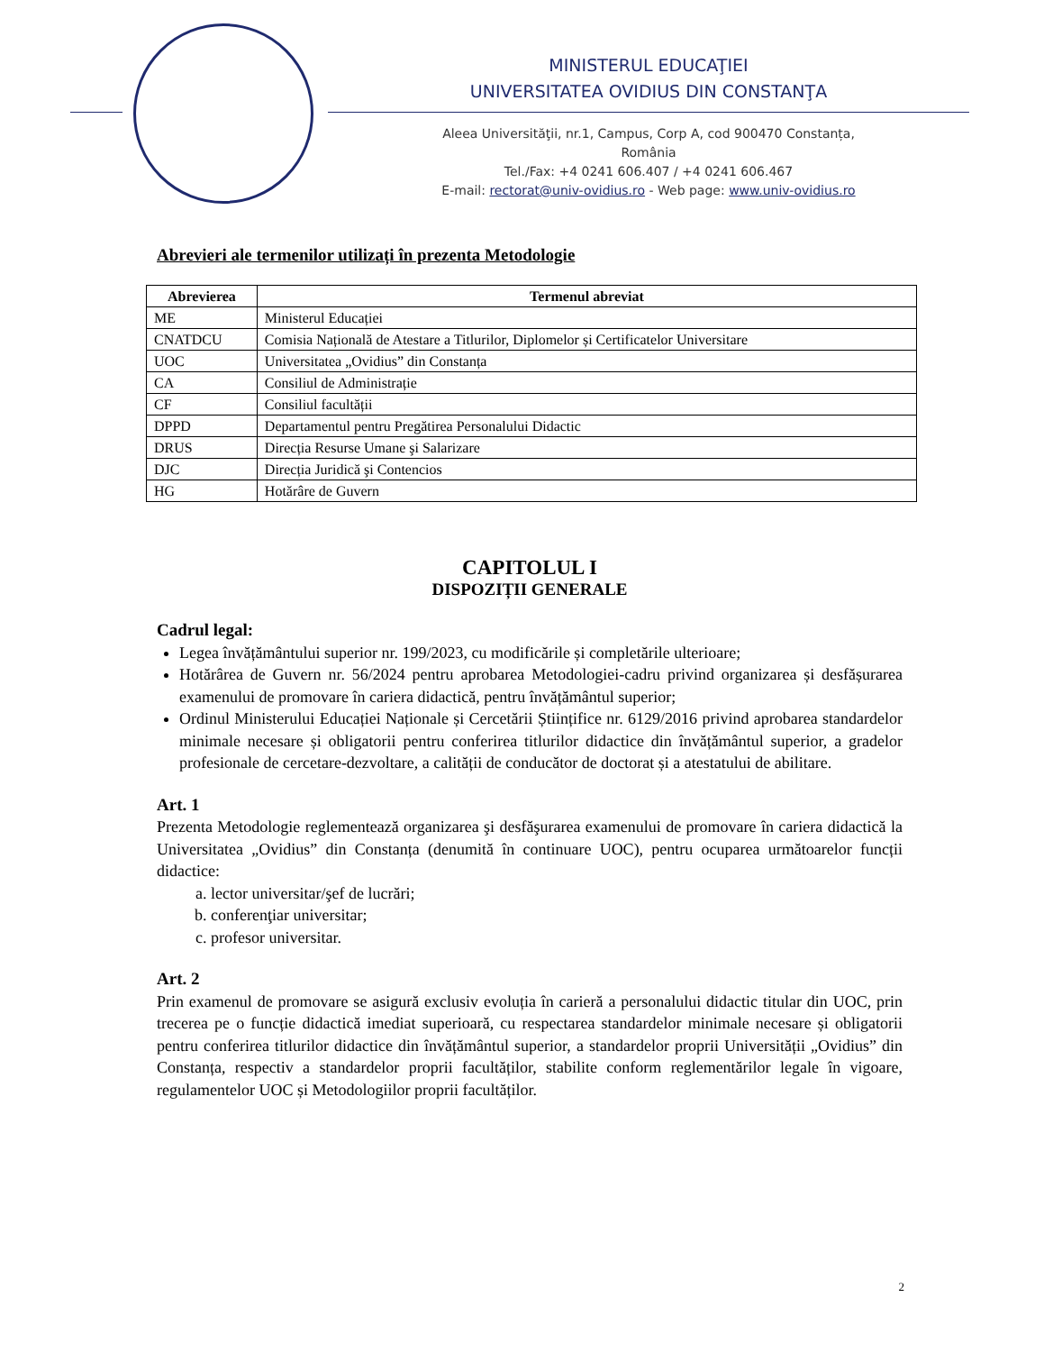MINISTERUL EDUCAŢIEI
UNIVERSITATEA OVIDIUS DIN CONSTANŢA
Aleea Universităţii, nr.1, Campus, Corp A, cod 900470 Constanța, România
Tel./Fax: +4 0241 606.407 / +4 0241 606.467
E-mail: rectorat@univ-ovidius.ro - Web page: www.univ-ovidius.ro
Abrevieri ale termenilor utilizați în prezenta Metodologie
| Abrevierea | Termenul abreviat |
| --- | --- |
| ME | Ministerul Educației |
| CNATDCU | Comisia Națională de Atestare a Titlurilor, Diplomelor și Certificatelor Universitare |
| UOC | Universitatea „Ovidius” din Constanța |
| CA | Consiliul de Administrație |
| CF | Consiliul facultății |
| DPPD | Departamentul pentru Pregătirea Personalului Didactic |
| DRUS | Direcția Resurse Umane şi Salarizare |
| DJC | Direcția Juridică şi Contencios |
| HG | Hotărâre de Guvern |
CAPITOLUL I
DISPOZIȚII GENERALE
Cadrul legal:
Legea învățământului superior nr. 199/2023, cu modificările și completările ulterioare;
Hotărârea de Guvern nr. 56/2024 pentru aprobarea Metodologiei-cadru privind organizarea și desfășurarea examenului de promovare în cariera didactică, pentru învățământul superior;
Ordinul Ministerului Educației Naționale și Cercetării Științifice nr. 6129/2016 privind aprobarea standardelor minimale necesare și obligatorii pentru conferirea titlurilor didactice din învățământul superior, a gradelor profesionale de cercetare-dezvoltare, a calității de conducător de doctorat și a atestatului de abilitare.
Art. 1
Prezenta Metodologie reglementează organizarea şi desfăşurarea examenului de promovare în cariera didactică la Universitatea „Ovidius” din Constanța (denumită în continuare UOC), pentru ocuparea următoarelor funcții didactice:
a. lector universitar/şef de lucrări;
b. conferenţiar universitar;
c. profesor universitar.
Art. 2
Prin examenul de promovare se asigură exclusiv evoluția în carieră a personalului didactic titular din UOC, prin trecerea pe o funcție didactică imediat superioară, cu respectarea standardelor minimale necesare și obligatorii pentru conferirea titlurilor didactice din învățământul superior, a standardelor proprii Universității „Ovidius” din Constanța, respectiv a standardelor proprii facultăților, stabilite conform reglementărilor legale în vigoare, regulamentelor UOC și Metodologiilor proprii facultăților.
2